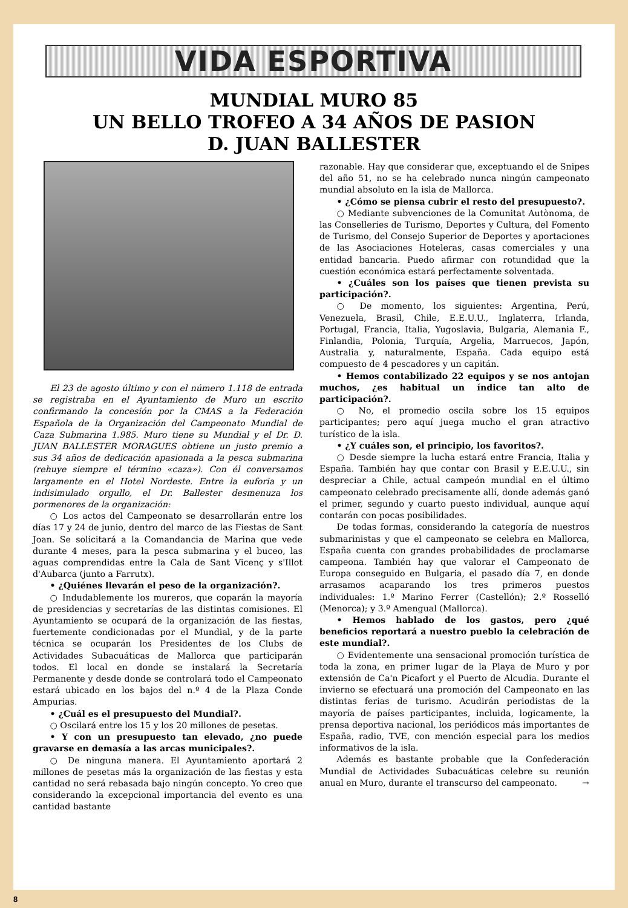VIDA ESPORTIVA
MUNDIAL MURO 85
UN BELLO TROFEO A 34 AÑOS DE PASION
D. JUAN BALLESTER
El 23 de agosto último y con el número 1.118 de entrada se registraba en el Ayuntamiento de Muro un escrito confirmando la concesión por la CMAS a la Federación Española de la Organización del Campeonato Mundial de Caza Submarina 1.985. Muro tiene su Mundial y el Dr. D. JUAN BALLESTER MORAGUES obtiene un justo premio a sus 34 años de dedicación apasionada a la pesca submarina (rehuye siempre el término «caza»). Con él conversamos largamente en el Hotel Nordeste. Entre la euforia y un indisimulado orgullo, el Dr. Ballester desmenuza los pormenores de la organización:
○ Los actos del Campeonato se desarrollarán entre los días 17 y 24 de junio, dentro del marco de las Fiestas de Sant Joan. Se solicitará a la Comandancia de Marina que vede durante 4 meses, para la pesca submarina y el buceo, las aguas comprendidas entre la Cala de Sant Vicenç y s'Illot d'Aubarca (junto a Farrutx).
• ¿Quiénes llevarán el peso de la organización?.
○ Indudablemente los mureros, que coparán la mayoría de presidencias y secretarías de las distintas comisiones. El Ayuntamiento se ocupará de la organización de las fiestas, fuertemente condicionadas por el Mundial, y de la parte técnica se ocuparán los Presidentes de los Clubs de Actividades Subacuáticas de Mallorca que participarán todos. El local en donde se instalará la Secretaría Permanente y desde donde se controlará todo el Campeonato estará ubicado en los bajos del n.º 4 de la Plaza Conde Ampurias.
• ¿Cuál es el presupuesto del Mundial?.
○ Oscilará entre los 15 y los 20 millones de pesetas.
• Y con un presupuesto tan elevado, ¿no puede gravarse en demasía a las arcas municipales?.
○ De ninguna manera. El Ayuntamiento aportará 2 millones de pesetas más la organización de las fiestas y esta cantidad no será rebasada bajo ningún concepto. Yo creo que considerando la excepcional importancia del evento es una cantidad bastante
razonable. Hay que considerar que, exceptuando el de Snipes del año 51, no se ha celebrado nunca ningún campeonato mundial absoluto en la isla de Mallorca.
• ¿Cómo se piensa cubrir el resto del presupuesto?.
○ Mediante subvenciones de la Comunitat Autònoma, de las Conselleries de Turismo, Deportes y Cultura, del Fomento de Turismo, del Consejo Superior de Deportes y aportaciones de las Asociaciones Hoteleras, casas comerciales y una entidad bancaria. Puedo afirmar con rotundidad que la cuestión económica estará perfectamente solventada.
• ¿Cuáles son los países que tienen prevista su participación?.
○ De momento, los siguientes: Argentina, Perú, Venezuela, Brasil, Chile, E.E.U.U., Inglaterra, Irlanda, Portugal, Francia, Italia, Yugoslavia, Bulgaria, Alemania F., Finlandia, Polonia, Turquía, Argelia, Marruecos, Japón, Australia y, naturalmente, España. Cada equipo está compuesto de 4 pescadores y un capitán.
• Hemos contabilizado 22 equipos y se nos antojan muchos, ¿es habitual un índice tan alto de participación?.
○ No, el promedio oscila sobre los 15 equipos participantes; pero aquí juega mucho el gran atractivo turístico de la isla.
• ¿Y cuáles son, el principio, los favoritos?.
○ Desde siempre la lucha estará entre Francia, Italia y España. También hay que contar con Brasil y E.E.U.U., sin despreciar a Chile, actual campeón mundial en el último campeonato celebrado precisamente allí, donde además ganó el primer, segundo y cuarto puesto individual, aunque aquí contarán con pocas posibilidades.
De todas formas, considerando la categoría de nuestros submarinistas y que el campeonato se celebra en Mallorca, España cuenta con grandes probabilidades de proclamarse campeona. También hay que valorar el Campeonato de Europa conseguido en Bulgaria, el pasado día 7, en donde arrasamos acaparando los tres primeros puestos individuales: 1.º Marino Ferrer (Castellón); 2.º Rosselló (Menorca); y 3.º Amengual (Mallorca).
• Hemos hablado de los gastos, pero ¿qué beneficios reportará a nuestro pueblo la celebración de este mundial?.
○ Evidentemente una sensacional promoción turística de toda la zona, en primer lugar de la Playa de Muro y por extensión de Ca'n Picafort y el Puerto de Alcudia. Durante el invierno se efectuará una promoción del Campeonato en las distintas ferias de turismo. Acudirán periodistas de la mayoría de países participantes, incluida, logicamente, la prensa deportiva nacional, los periódicos más importantes de España, radio, TVE, con mención especial para los medios informativos de la isla.
Además es bastante probable que la Confederación Mundial de Actividades Subacuáticas celebre su reunión anual en Muro, durante el transcurso del campeonato. →
8